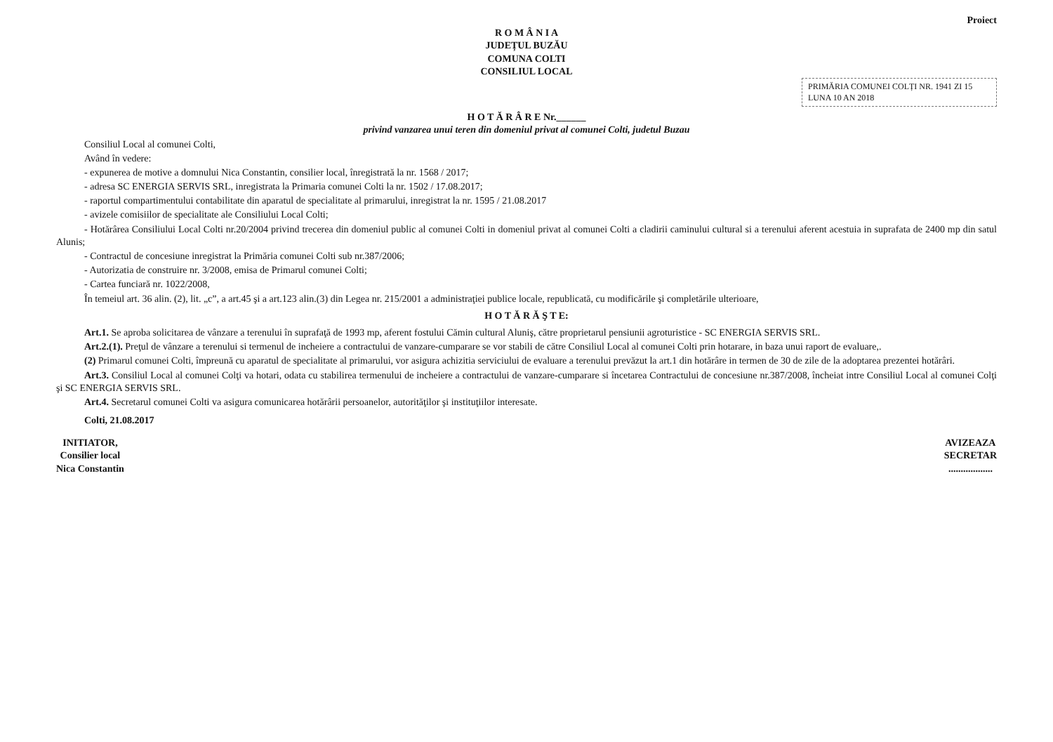Proiect
R O M Â N I A
JUDEȚUL BUZĂU
COMUNA COLTI
CONSILIUL LOCAL
PRIMĂRIA COMUNEI COLȚI NR. 1941 ZI 15 LUNA 10 AN 2018
H O T Ă R Â R E Nr.______
privind vanzarea unui teren din domeniul privat al comunei Colti, judetul Buzau
Consiliul Local al comunei Colti,
Având în vedere:
- expunerea de motive a domnului Nica Constantin, consilier local, înregistrată la nr. 1568 / 2017;
- adresa SC ENERGIA SERVIS SRL, inregistrata la Primaria comunei Colti la nr. 1502 / 17.08.2017;
- raportul compartimentului contabilitate din aparatul de specialitate al primarului, inregistrat la nr. 1595 / 21.08.2017
- avizele comisiilor de specialitate ale Consiliului Local Colti;
- Hotărârea Consiliului Local Colti nr.20/2004 privind trecerea din domeniul public al comunei Colti in domeniul privat al comunei Colti a cladirii caminului cultural si a terenului aferent acestuia in suprafata de 2400 mp din satul Alunis;
- Contractul de concesiune inregistrat la Primăria comunei Colti sub nr.387/2006;
- Autorizatia de construire nr. 3/2008, emisa de Primarul comunei Colti;
- Cartea funciară nr. 1022/2008,
În temeiul art. 36 alin. (2), lit. „c”, a art.45 şi a art.123 alin.(3) din Legea nr. 215/2001 a administraţiei publice locale, republicată, cu modificările şi completările ulterioare,
H O T Ă R Ă Ş T E:
Art.1. Se aproba solicitarea de vânzare a terenului în suprafaţă de 1993 mp, aferent fostului Cămin cultural Aluniş, către proprietarul pensiunii agroturistice - SC ENERGIA SERVIS SRL.
Art.2.(1). Preţul de vânzare a terenului si termenul de incheiere a contractului de vanzare-cumparare se vor stabili de către Consiliul Local al comunei Colti prin hotarare, in baza unui raport de evaluare,.
(2) Primarul comunei Colti, împreună cu aparatul de specialitate al primarului, vor asigura achizitia serviciului de evaluare a terenului prevăzut la art.1 din hotărâre in termen de 30 de zile de la adoptarea prezentei hotărâri.
Art.3. Consiliul Local al comunei Colţi va hotari, odata cu stabilirea termenului de incheiere a contractului de vanzare-cumparare si încetarea Contractului de concesiune nr.387/2008, încheiat intre Consiliul Local al comunei Colţi şi SC ENERGIA SERVIS SRL.
Art.4. Secretarul comunei Colti va asigura comunicarea hotărârii persoanelor, autorităţilor şi instituţiilor interesate.
Colti, 21.08.2017
INITIATOR,
Consilier local
Nica Constantin
AVIZEAZA
SECRETAR
..................